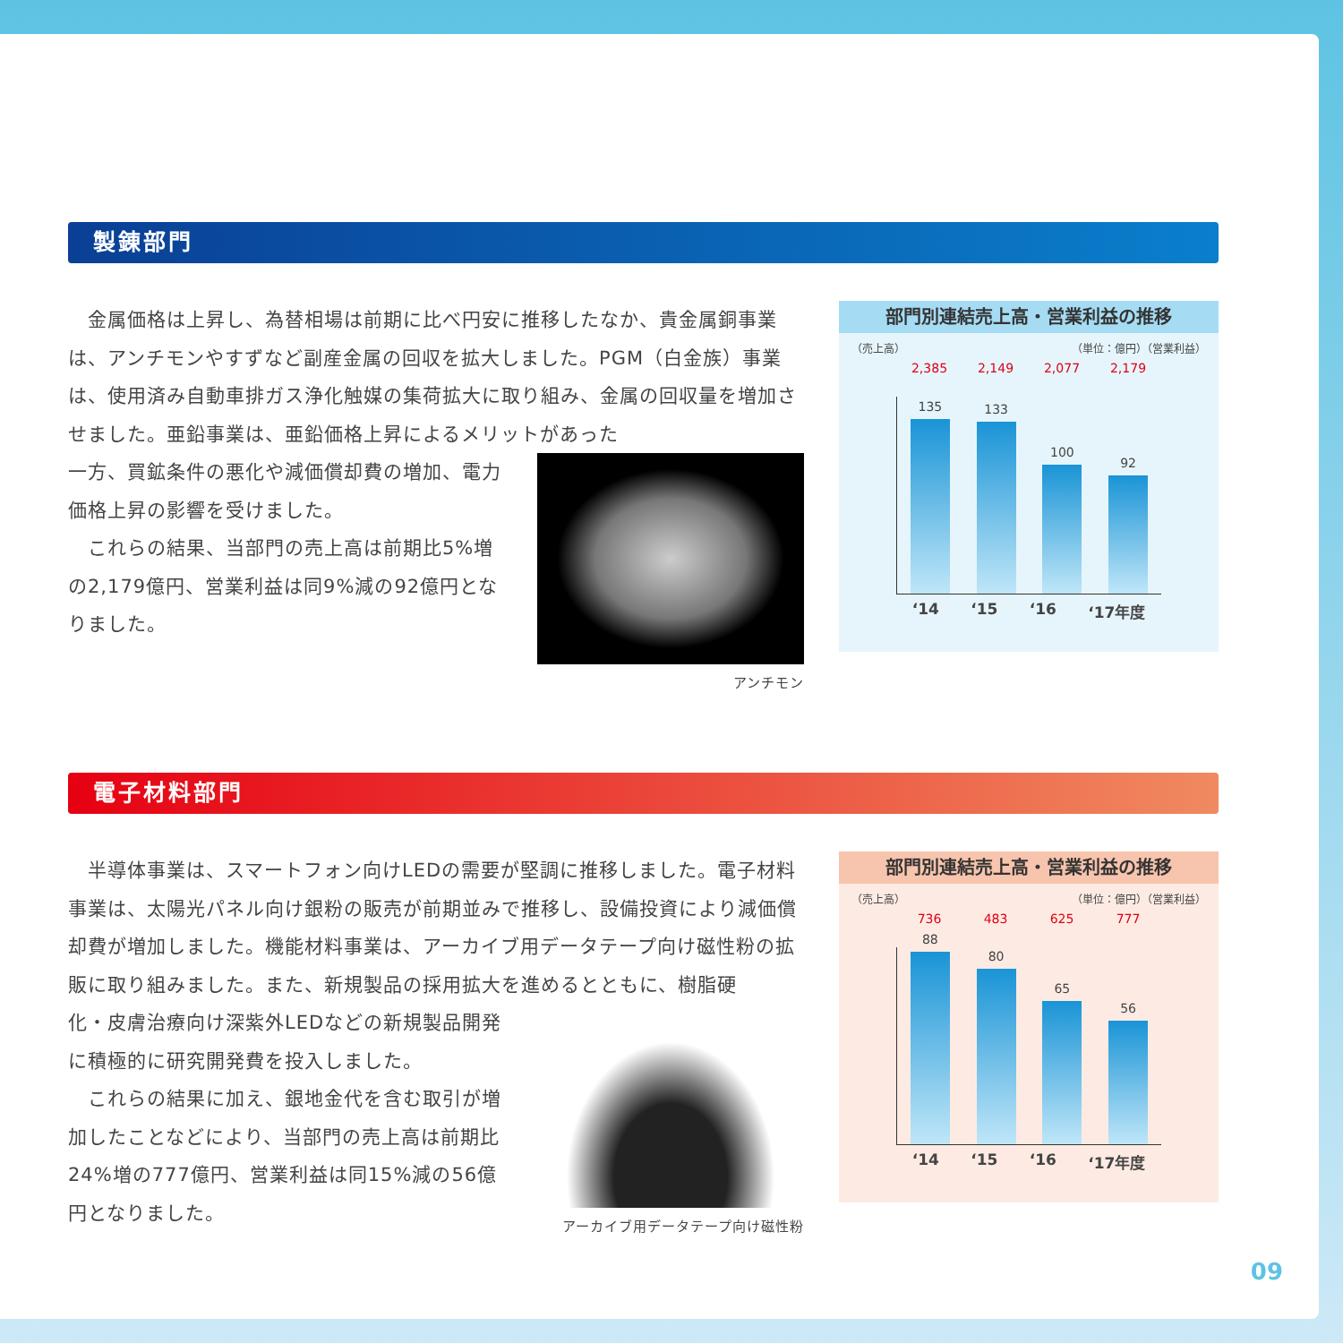製錬部門
　金属価格は上昇し、為替相場は前期に比べ円安に推移したなか、貴金属銅事業は、アンチモンやすずなど副産金属の回収を拡大しました。PGM（白金族）事業は、使用済み自動車排ガス浄化触媒の集荷拡大に取り組み、金属の回収量を増加させました。亜鉛事業は、亜鉛価格上昇によるメリットがあった
アンチモン
一方、買鉱条件の悪化や減価償却費の増加、電力価格上昇の影響を受けました。
　これらの結果、当部門の売上高は前期比5%増の2,179億円、営業利益は同9%減の92億円となりました。
部門別連結売上高・営業利益の推移
（売上高） （単位：億円）（営業利益）
2,385 2,149 2,077 2,179
135
133
100
92
‘14 ‘15 ‘16 ‘17年度
電子材料部門
　半導体事業は、スマートフォン向けLEDの需要が堅調に推移しました。電子材料事業は、太陽光パネル向け銀粉の販売が前期並みで推移し、設備投資により減価償却費が増加しました。機能材料事業は、アーカイブ用データテープ向け磁性粉の拡販に取り組みました。また、新規製品の採用拡大を進めるとともに、樹脂硬
アーカイブ用データテープ向け磁性粉
化・皮膚治療向け深紫外LEDなどの新規製品開発に積極的に研究開発費を投入しました。
　これらの結果に加え、銀地金代を含む取引が増加したことなどにより、当部門の売上高は前期比24%増の777億円、営業利益は同15%減の56億円となりました。
部門別連結売上高・営業利益の推移
（売上高） （単位：億円）（営業利益）
736 483 625 777
88
80
65
56
‘14 ‘15 ‘16 ‘17年度
09